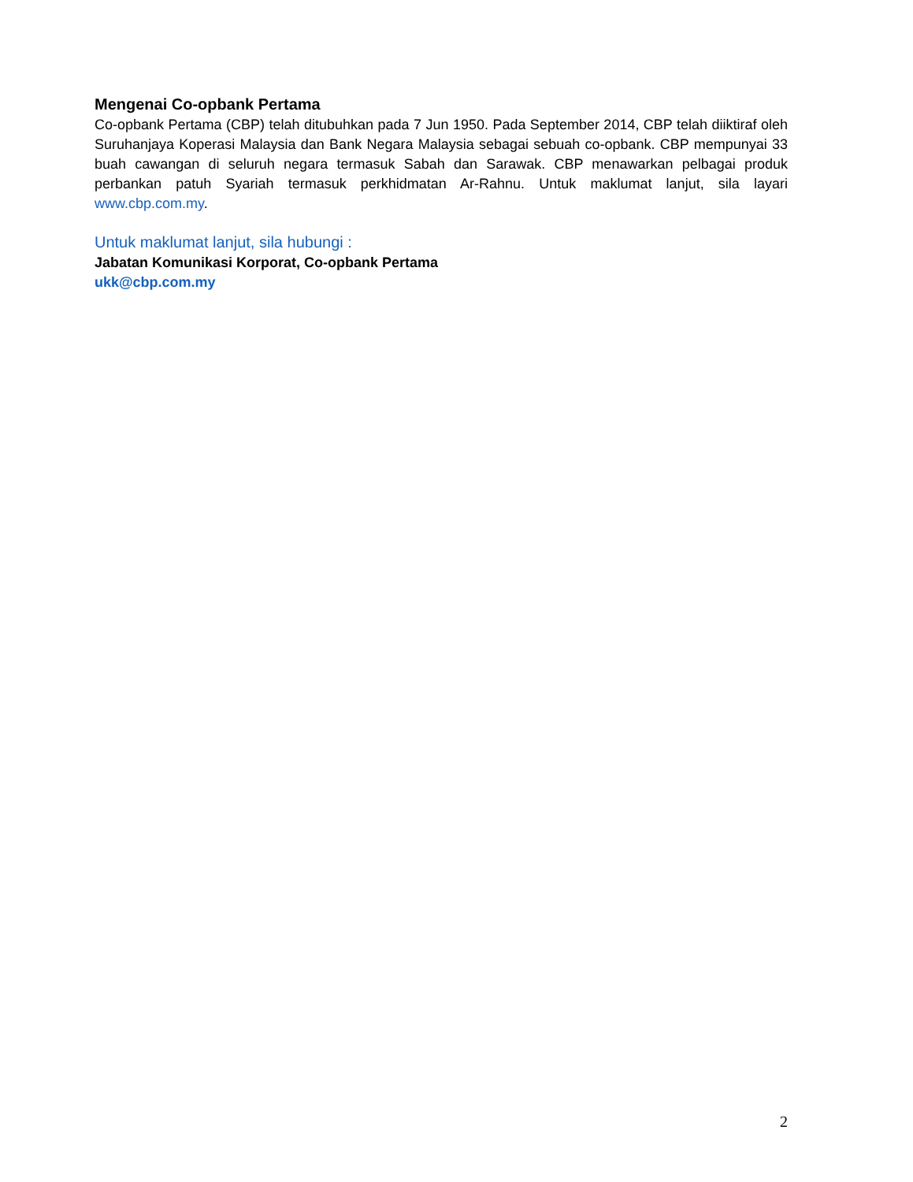Mengenai Co-opbank Pertama
Co-opbank Pertama (CBP) telah ditubuhkan pada 7 Jun 1950. Pada September 2014, CBP telah diiktiraf oleh Suruhanjaya Koperasi Malaysia dan Bank Negara Malaysia sebagai sebuah co-opbank. CBP mempunyai 33 buah cawangan di seluruh negara termasuk Sabah dan Sarawak. CBP menawarkan pelbagai produk perbankan patuh Syariah termasuk perkhidmatan Ar-Rahnu. Untuk maklumat lanjut, sila layari www.cbp.com.my.
Untuk maklumat lanjut, sila hubungi :
Jabatan Komunikasi Korporat, Co-opbank Pertama
ukk@cbp.com.my
2